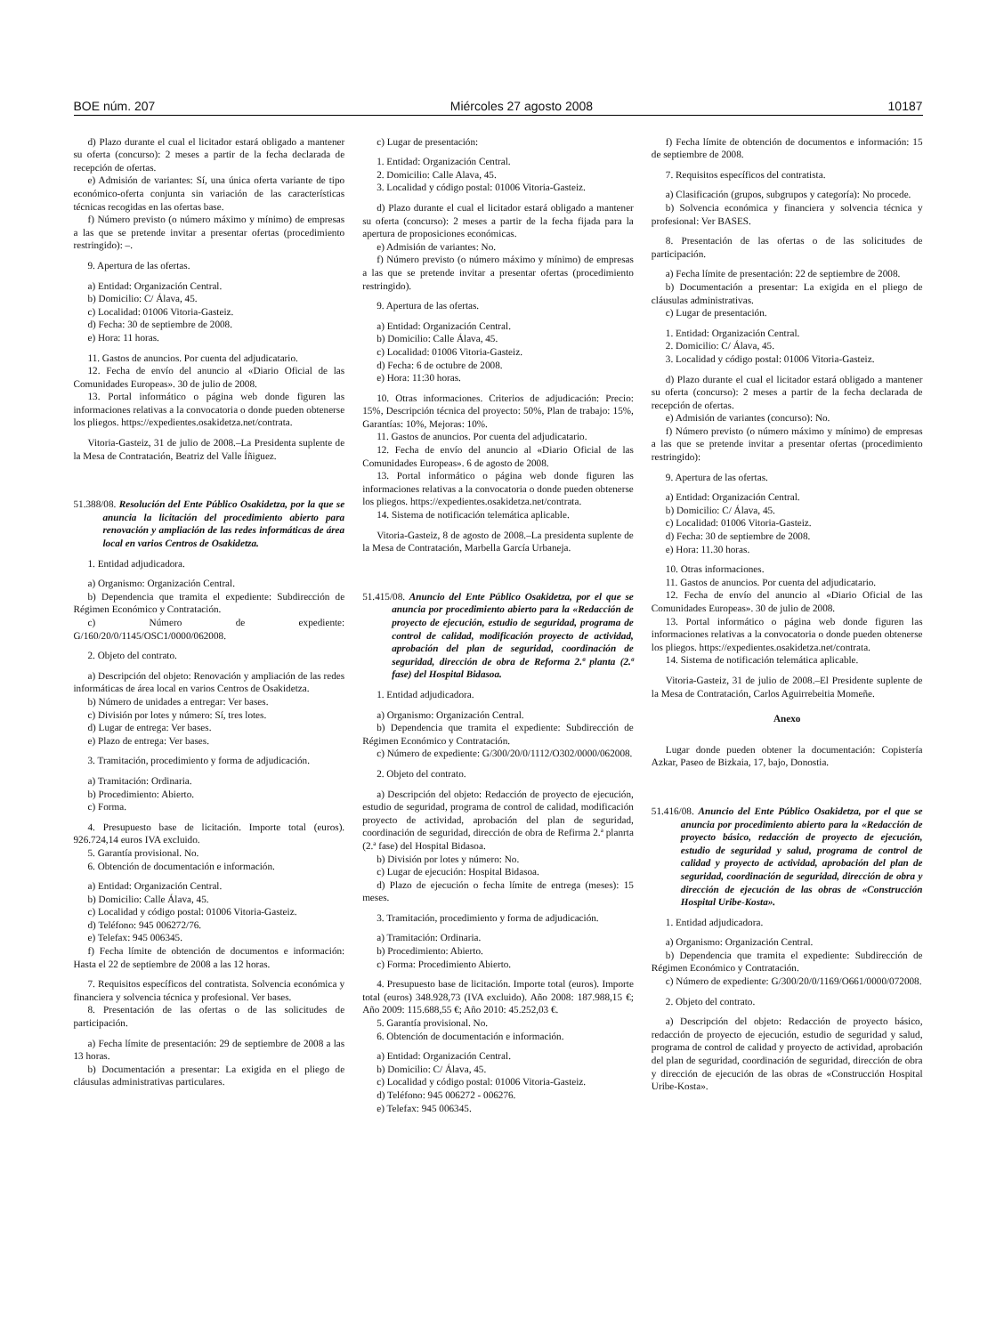BOE núm. 207 Miércoles 27 agosto 2008 10187
d) Plazo durante el cual el licitador estará obligado a mantener su oferta (concurso): 2 meses a partir de la fecha declarada de recepción de ofertas.
e) Admisión de variantes: Sí, una única oferta variante de tipo económico-oferta conjunta sin variación de las características técnicas recogidas en las ofertas base.
f) Número previsto (o número máximo y mínimo) de empresas a las que se pretende invitar a presentar ofertas (procedimiento restringido): –.
9. Apertura de las ofertas.
a) Entidad: Organización Central.
b) Domicilio: C/ Álava, 45.
c) Localidad: 01006 Vitoria-Gasteiz.
d) Fecha: 30 de septiembre de 2008.
e) Hora: 11 horas.
11. Gastos de anuncios. Por cuenta del adjudicatario.
12. Fecha de envío del anuncio al «Diario Oficial de las Comunidades Europeas». 30 de julio de 2008.
13. Portal informático o página web donde figuren las informaciones relativas a la convocatoria o donde pueden obtenerse los pliegos. https://expedientes.osakidetza.net/contrata.
Vitoria-Gasteiz, 31 de julio de 2008.–La Presidenta suplente de la Mesa de Contratación, Beatriz del Valle Íñiguez.
51.388/08. Resolución del Ente Público Osakidetza, por la que se anuncia la licitación del procedimiento abierto para renovación y ampliación de las redes informáticas de área local en varios Centros de Osakidetza.
1. Entidad adjudicadora.
a) Organismo: Organización Central.
b) Dependencia que tramita el expediente: Subdirección de Régimen Económico y Contratación.
c) Número de expediente: G/160/20/0/1145/OSC1/0000/062008.
2. Objeto del contrato.
a) Descripción del objeto: Renovación y ampliación de las redes informáticas de área local en varios Centros de Osakidetza.
b) Número de unidades a entregar: Ver bases.
c) División por lotes y número: Sí, tres lotes.
d) Lugar de entrega: Ver bases.
e) Plazo de entrega: Ver bases.
3. Tramitación, procedimiento y forma de adjudicación.
a) Tramitación: Ordinaria.
b) Procedimiento: Abierto.
c) Forma.
4. Presupuesto base de licitación. Importe total (euros). 926.724,14 euros IVA excluido.
5. Garantía provisional. No.
6. Obtención de documentación e información.
a) Entidad: Organización Central.
b) Domicilio: Calle Álava, 45.
c) Localidad y código postal: 01006 Vitoria-Gasteiz.
d) Teléfono: 945 006272/76.
e) Telefax: 945 006345.
f) Fecha límite de obtención de documentos e información: Hasta el 22 de septiembre de 2008 a las 12 horas.
7. Requisitos específicos del contratista. Solvencia económica y financiera y solvencia técnica y profesional. Ver bases.
8. Presentación de las ofertas o de las solicitudes de participación.
a) Fecha límite de presentación: 29 de septiembre de 2008 a las 13 horas.
b) Documentación a presentar: La exigida en el pliego de cláusulas administrativas particulares.
c) Lugar de presentación:
1. Entidad: Organización Central.
2. Domicilio: Calle Alava, 45.
3. Localidad y código postal: 01006 Vitoria-Gasteiz.
d) Plazo durante el cual el licitador estará obligado a mantener su oferta (concurso): 2 meses a partir de la fecha fijada para la apertura de proposiciones económicas.
e) Admisión de variantes: No.
f) Número previsto (o número máximo y mínimo) de empresas a las que se pretende invitar a presentar ofertas (procedimiento restringido).
9. Apertura de las ofertas.
a) Entidad: Organización Central.
b) Domicilio: Calle Álava, 45.
c) Localidad: 01006 Vitoria-Gasteiz.
d) Fecha: 6 de octubre de 2008.
e) Hora: 11:30 horas.
10. Otras informaciones. Criterios de adjudicación: Precio: 15%, Descripción técnica del proyecto: 50%, Plan de trabajo: 15%, Garantías: 10%, Mejoras: 10%.
11. Gastos de anuncios. Por cuenta del adjudicatario.
12. Fecha de envío del anuncio al «Diario Oficial de las Comunidades Europeas». 6 de agosto de 2008.
13. Portal informático o página web donde figuren las informaciones relativas a la convocatoria o donde pueden obtenerse los pliegos. https://expedientes.osakidetza.net/contrata.
14. Sistema de notificación telemática aplicable.
Vitoria-Gasteiz, 8 de agosto de 2008.–La presidenta suplente de la Mesa de Contratación, Marbella García Urbaneja.
51.415/08. Anuncio del Ente Público Osakidetza, por el que se anuncia por procedimiento abierto para la «Redacción de proyecto de ejecución, estudio de seguridad, programa de control de calidad, modificación proyecto de actividad, aprobación del plan de seguridad, coordinación de seguridad, dirección de obra de Reforma 2.ª planta (2.ª fase) del Hospital Bidasoa.
1. Entidad adjudicadora.
a) Organismo: Organización Central.
b) Dependencia que tramita el expediente: Subdirección de Régimen Económico y Contratación.
c) Número de expediente: G/300/20/0/1112/O302/0000/062008.
2. Objeto del contrato.
a) Descripción del objeto: Redacción de proyecto de ejecución, estudio de seguridad, programa de control de calidad, modificación proyecto de actividad, aprobación del plan de seguridad, coordinación de seguridad, dirección de obra de Refirma 2.ª planrta (2.ª fase) del Hospital Bidasoa.
b) División por lotes y número: No.
c) Lugar de ejecución: Hospital Bidasoa.
d) Plazo de ejecución o fecha límite de entrega (meses): 15 meses.
3. Tramitación, procedimiento y forma de adjudicación.
a) Tramitación: Ordinaria.
b) Procedimiento: Abierto.
c) Forma: Procedimiento Abierto.
4. Presupuesto base de licitación. Importe total (euros). Importe total (euros) 348.928,73 (IVA excluido). Año 2008: 187.988,15 €; Año 2009: 115.688,55 €; Año 2010: 45.252,03 €.
5. Garantía provisional. No.
6. Obtención de documentación e información.
a) Entidad: Organización Central.
b) Domicilio: C/ Álava, 45.
c) Localidad y código postal: 01006 Vitoria-Gasteiz.
d) Teléfono: 945 006272 - 006276.
e) Telefax: 945 006345.
f) Fecha límite de obtención de documentos e información: 15 de septiembre de 2008.
7. Requisitos específicos del contratista.
a) Clasificación (grupos, subgrupos y categoría): No procede.
b) Solvencia económica y financiera y solvencia técnica y profesional: Ver BASES.
8. Presentación de las ofertas o de las solicitudes de participación.
a) Fecha límite de presentación: 22 de septiembre de 2008.
b) Documentación a presentar: La exigida en el pliego de cláusulas administrativas.
c) Lugar de presentación.
1. Entidad: Organización Central.
2. Domicilio: C/ Álava, 45.
3. Localidad y código postal: 01006 Vitoria-Gasteiz.
d) Plazo durante el cual el licitador estará obligado a mantener su oferta (concurso): 2 meses a partir de la fecha declarada de recepción de ofertas.
e) Admisión de variantes (concurso): No.
f) Número previsto (o número máximo y mínimo) de empresas a las que se pretende invitar a presentar ofertas (procedimiento restringido):
9. Apertura de las ofertas.
a) Entidad: Organización Central.
b) Domicilio: C/ Álava, 45.
c) Localidad: 01006 Vitoria-Gasteiz.
d) Fecha: 30 de septiembre de 2008.
e) Hora: 11.30 horas.
10. Otras informaciones.
11. Gastos de anuncios. Por cuenta del adjudicatario.
12. Fecha de envío del anuncio al «Diario Oficial de las Comunidades Europeas». 30 de julio de 2008.
13. Portal informático o página web donde figuren las informaciones relativas a la convocatoria o donde pueden obtenerse los pliegos. https://expedientes.osakidetza.net/contrata.
14. Sistema de notificación telemática aplicable.
Vitoria-Gasteiz, 31 de julio de 2008.–El Presidente suplente de la Mesa de Contratación, Carlos Aguirrebeitia Momeñe.
Anexo
Lugar donde pueden obtener la documentación: Copistería Azkar, Paseo de Bizkaia, 17, bajo, Donostia.
51.416/08. Anuncio del Ente Público Osakidetza, por el que se anuncia por procedimiento abierto para la «Redacción de proyecto básico, redacción de proyecto de ejecución, estudio de seguridad y salud, programa de control de calidad y proyecto de actividad, aprobación del plan de seguridad, coordinación de seguridad, dirección de obra y dirección de ejecución de las obras de «Construcción Hospital Uribe-Kosta».
1. Entidad adjudicadora.
a) Organismo: Organización Central.
b) Dependencia que tramita el expediente: Subdirección de Régimen Económico y Contratación.
c) Número de expediente: G/300/20/0/1169/O661/0000/072008.
2. Objeto del contrato.
a) Descripción del objeto: Redacción de proyecto básico, redacción de proyecto de ejecución, estudio de seguridad y salud, programa de control de calidad y proyecto de actividad, aprobación del plan de seguridad, coordinación de seguridad, dirección de obra y dirección de ejecución de las obras de «Construcción Hospital Uribe-Kosta».